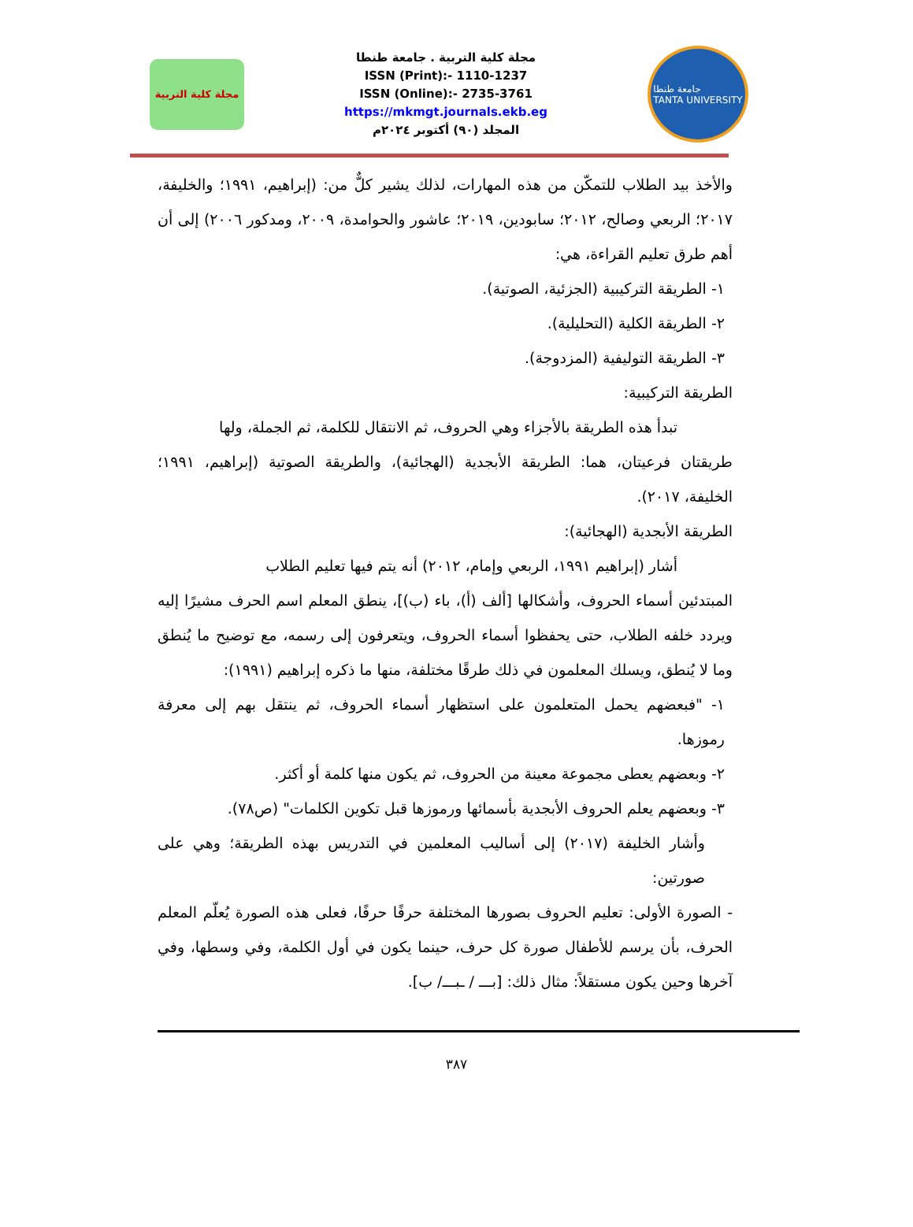مجلة كلية التربية
مجلة كلية التربية . جامعة طنطا
ISSN (Print):- 1110-1237
ISSN (Online):- 2735-3761
https://mkmgt.journals.ekb.eg
المجلد (٩٠) أكتوبر ٢٠٢٤م
جامعة طنطا
TANTA UNIVERSITY
والأخذ بيد الطلاب للتمكّن من هذه المهارات، لذلك يشير كلٌّ من: (إبراهيم، ١٩٩١؛ والخليفة، ٢٠١٧؛ الربعي وصالح، ٢٠١٢؛ سابودين، ٢٠١٩؛ عاشور والحوامدة، ٢٠٠٩، ومدكور ٢٠٠٦) إلى أن أهم طرق تعليم القراءة، هي:
١- الطريقة التركيبية (الجزئية، الصوتية).
٢- الطريقة الكلية (التحليلية).
٣- الطريقة التوليفية (المزدوجة).
الطريقة التركيبية:
تبدأ هذه الطريقة بالأجزاء وهي الحروف، ثم الانتقال للكلمة، ثم الجملة، ولها
طريقتان فرعيتان، هما: الطريقة الأبجدية (الهجائية)، والطريقة الصوتية (إبراهيم، ١٩٩١؛ الخليفة، ٢٠١٧).
الطريقة الأبجدية (الهجائية):
أشار (إبراهيم ١٩٩١، الربعي وإمام، ٢٠١٢) أنه يتم فيها تعليم الطلاب
المبتدئين أسماء الحروف، وأشكالها [ألف (أ)، باء (ب)]، ينطق المعلم اسم الحرف مشيرًا إليه ويردد خلفه الطلاب، حتى يحفظوا أسماء الحروف، ويتعرفون إلى رسمه، مع توضيح ما يُنطق وما لا يُنطق، ويسلك المعلمون في ذلك طرقًا مختلفة، منها ما ذكره إبراهيم (١٩٩١):
١- "فبعضهم يحمل المتعلمون على استظهار أسماء الحروف، ثم ينتقل بهم إلى معرفة رموزها.
٢- وبعضهم يعطى مجموعة معينة من الحروف، ثم يكون منها كلمة أو أكثر.
٣- وبعضهم يعلم الحروف الأبجدية بأسمائها ورموزها قبل تكوين الكلمات" (ص٧٨).
وأشار الخليفة (٢٠١٧) إلى أساليب المعلمين في التدريس بهذه الطريقة؛ وهي على صورتين:
- الصورة الأولى: تعليم الحروف بصورها المختلفة حرفًا حرفًا، فعلى هذه الصورة يُعلّم المعلم الحرف، بأن يرسم للأطفال صورة كل حرف، حينما يكون في أول الكلمة، وفي وسطها، وفي آخرها وحين يكون مستقلاً: مثال ذلك: [بـــ / ـبـــ/ ب].
٣٨٧